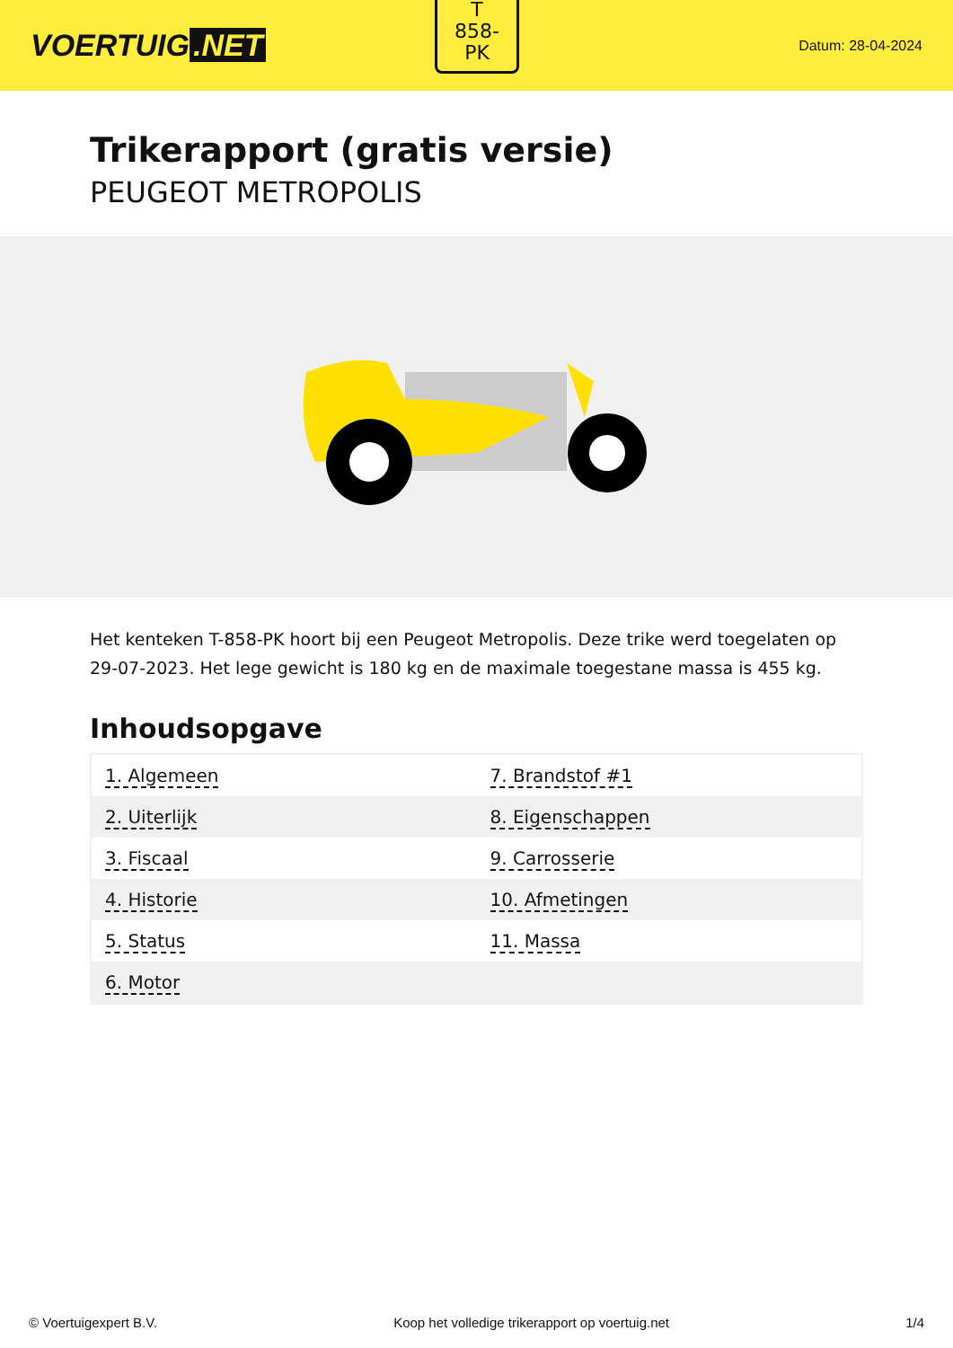VOERTUIG.NET
T
858-
PK
Datum: 28-04-2024
Trikerapport (gratis versie)
PEUGEOT METROPOLIS
Het kenteken T-858-PK hoort bij een Peugeot Metropolis. Deze trike werd toegelaten op 29-07-2023. Het lege gewicht is 180 kg en de maximale toegestane massa is 455 kg.
Inhoudsopgave
| 1. Algemeen | 7. Brandstof #1 |
| 2. Uiterlijk | 8. Eigenschappen |
| 3. Fiscaal | 9. Carrosserie |
| 4. Historie | 10. Afmetingen |
| 5. Status | 11. Massa |
| 6. Motor | |
© Voertuigexpert B.V. Koop het volledige trikerapport op voertuig.net 1/4